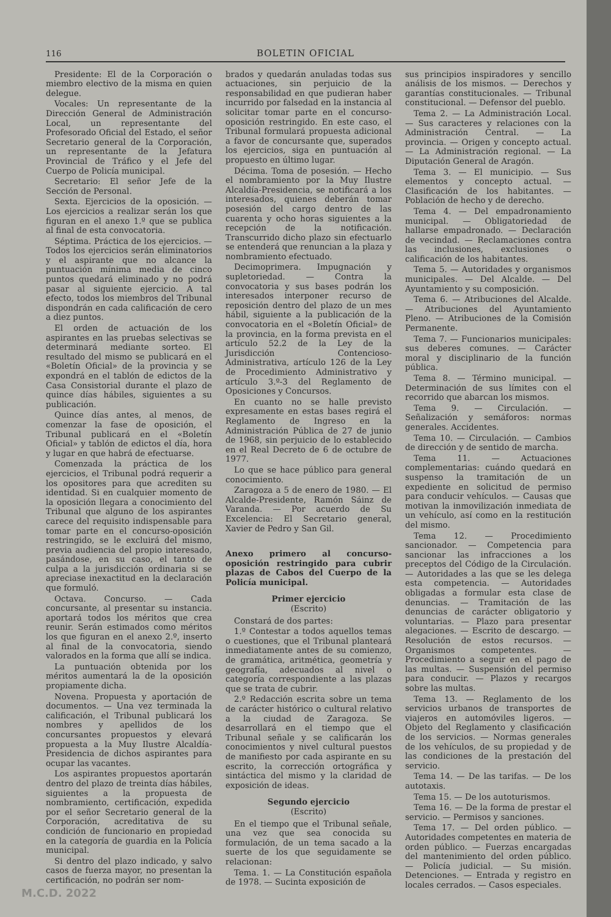116 BOLETIN OFICIAL
Presidente: El de la Corporación o miembro electivo de la misma en quien delegue.
Vocales: Un representante de la Dirección General de Administración Local, un representante del Profesorado Oficial del Estado, el señor Secretario general de la Corporación, un representante de la Jefatura Provincial de Tráfico y el Jefe del Cuerpo de Policía municipal.
Secretario: El señor Jefe de la Sección de Personal.
Sexta. Ejercicios de la oposición. — Los ejercicios a realizar serán los que figuran en el anexo 1.º que se publica al final de esta convocatoria.
Séptima. Práctica de los ejercicios. — Todos los ejercicios serán eliminatorios y el aspirante que no alcance la puntuación mínima media de cinco puntos quedará eliminado y no podrá pasar al siguiente ejercicio. A tal efecto, todos los miembros del Tribunal dispondrán en cada calificación de cero a diez puntos.
El orden de actuación de los aspirantes en las pruebas selectivas se determinará mediante sorteo. El resultado del mismo se publicará en el «Boletín Oficial» de la provincia y se expondrá en el tablón de edictos de la Casa Consistorial durante el plazo de quince días hábiles, siguientes a su publicación.
Quince días antes, al menos, de comenzar la fase de oposición, el Tribunal publicará en el «Boletín Oficial» y tablón de edictos el día, hora y lugar en que habrá de efectuarse.
Comenzada la práctica de los ejercicios, el Tribunal podrá requerir a los opositores para que acrediten su identidad. Si en cualquier momento de la oposición llegara a conocimiento del Tribunal que alguno de los aspirantes carece del requisito indispensable para tomar parte en el concurso-oposición restringido, se le excluirá del mismo, previa audiencia del propio interesado, pasándose, en su caso, el tanto de culpa a la jurisdicción ordinaria si se apreciase inexactitud en la declaración que formuló.
Octava. Concurso. — Cada concursante, al presentar su instancia. aportará todos los méritos que crea reunir. Serán estimados como méritos los que figuran en el anexo 2.º, inserto al final de la convocatoria, siendo valorados en la forma que allí se indica.
La puntuación obtenida por los méritos aumentará la de la oposición propiamente dicha.
Novena. Propuesta y aportación de documentos. — Una vez terminada la calificación, el Tribunal publicará los nombres y apellidos de los concursantes propuestos y elevará propuesta a la Muy Ilustre Alcaldía-Presidencia de dichos aspirantes para ocupar las vacantes.
Los aspirantes propuestos aportarán dentro del plazo de treinta días hábiles, siguientes a la propuesta de nombramiento, certificación, expedida por el señor Secretario general de la Corporación, acreditativa de su condición de funcionario en propiedad en la categoría de guardia en la Policía municipal.
Si dentro del plazo indicado, y salvo casos de fuerza mayor, no presentan la certificación, no podrán ser nom-
brados y quedarán anuladas todas sus actuaciones, sin perjuicio de la responsabilidad en que pudieran haber incurrido por falsedad en la instancia al solicitar tomar parte en el concurso-oposición restringido. En este caso, el Tribunal formulará propuesta adicional a favor de concursante que, superados los ejercicios, siga en puntuación al propuesto en último lugar.
Décima. Toma de posesión. — Hecho el nombramiento por la Muy Ilustre Alcaldía-Presidencia, se notificará a los interesados, quienes deberán tomar posesión del cargo dentro de las cuarenta y ocho horas siguientes a la recepción de la notificación. Transcurrido dicho plazo sin efectuarlo se entenderá que renuncian a la plaza y nombramiento efectuado.
Decimoprimera. Impugnación y supletoriedad. — Contra la convocatoria y sus bases podrán los interesados interponer recurso de reposición dentro del plazo de un mes hábil, siguiente a la publicación de la convocatoria en el «Boletín Oficial» de la provincia, en la forma prevista en el artículo 52.2 de la Ley de la Jurisdicción Contencioso-Administrativa, artículo 126 de la Ley de Procedimiento Administrativo y artículo 3.º-3 del Reglamento de Oposiciones y Concursos.
En cuanto no se halle previsto expresamente en estas bases regirá el Reglamento de Ingreso en la Administración Pública de 27 de junio de 1968, sin perjuicio de lo establecido en el Real Decreto de 6 de octubre de 1977.
Lo que se hace público para general conocimiento.
Zaragoza a 5 de enero de 1980. — El Alcalde-Presidente, Ramón Sáinz de Varanda. — Por acuerdo de Su Excelencia: El Secretario general, Xavier de Pedro y San Gil.
Anexo primero al concurso-oposición restringido para cubrir plazas de Cabos del Cuerpo de la Policía municipal.
Primer ejercicio
(Escrito)
Constará de dos partes:
1.º Contestar a todos aquellos temas o cuestiones, que el Tribunal planteará inmediatamente antes de su comienzo, de gramática, aritmética, geometría y geografía, adecuados al nivel o categoría correspondiente a las plazas que se trata de cubrir.
2.º Redacción escrita sobre un tema de carácter histórico o cultural relativo a la ciudad de Zaragoza. Se desarrollará en el tiempo que el Tribunal señale y se calificarán los conocimientos y nivel cultural puestos de manifiesto por cada aspirante en su escrito, la corrección ortográfica y sintáctica del mismo y la claridad de exposición de ideas.
Segundo ejercicio
(Escrito)
En el tiempo que el Tribunal señale, una vez que sea conocida su formulación, de un tema sacado a la suerte de los que seguidamente se relacionan:
Tema. 1. — La Constitución española de 1978. — Sucinta exposición de
sus principios inspiradores y sencillo análisis de los mismos. — Derechos y garantías constitucionales. — Tribunal constitucional. — Defensor del pueblo.
Tema 2. — La Administración Local. — Sus caracteres y relaciones con la Administración Central. — La provincia. — Origen y concepto actual. — La Administración regional. — La Diputación General de Aragón.
Tema 3. — El municipio. — Sus elementos y concepto actual. — Clasificación de los habitantes. — Población de hecho y de derecho.
Tema 4. — Del empadronamiento municipal. — Obligatoriedad de hallarse empadronado. — Declaración de vecindad. — Reclamaciones contra las inclusiones, exclusiones o calificación de los habitantes.
Tema 5. — Autoridades y organismos municipales. — Del Alcalde. — Del Ayuntamiento y su composición.
Tema 6. — Atribuciones del Alcalde. — Atribuciones del Ayuntamiento Pleno. — Atribuciones de la Comisión Permanente.
Tema 7. — Funcionarios municipales: sus deberes comunes. — Carácter moral y disciplinario de la función pública.
Tema 8. — Término municipal. — Determinación de sus límites con el recorrido que abarcan los mismos.
Tema 9. — Circulación. — Señalización y semáforos: normas generales. Accidentes.
Tema 10. — Circulación. — Cambios de dirección y de sentido de marcha.
Tema 11. — Actuaciones complementarias: cuándo quedará en suspenso la tramitación de un expediente en solicitud de permiso para conducir vehículos. — Causas que motivan la inmovilización inmediata de un vehículo, así como en la restitución del mismo.
Tema 12. — Procedimiento sancionador. — Competencia para sancionar las infracciones a los preceptos del Código de la Circulación. — Autoridades a las que se les delega esta competencia. — Autoridades obligadas a formular esta clase de denuncias. — Tramitación de las denuncias de carácter obligatorio y voluntarias. — Plazo para presentar alegaciones. — Escrito de descargo. — Resolución de estos recursos. — Organismos competentes. — Procedimiento a seguir en el pago de las multas. — Suspensión del permiso para conducir. — Plazos y recargos sobre las multas.
Tema 13. — Reglamento de los servicios urbanos de transportes de viajeros en automóviles ligeros. — Objeto del Reglamento y clasificación de los servicios. — Normas generales de los vehículos, de su propiedad y de las condiciones de la prestación del servicio.
Tema 14. — De las tarifas. — De los autotaxis.
Tema 15. — De los autoturismos.
Tema 16. — De la forma de prestar el servicio. — Permisos y sanciones.
Tema 17. — Del orden público. — Autoridades competentes en materia de orden público. — Fuerzas encargadas del mantenimiento del orden público. — Policía judicial. — Su misión. Detenciones. — Entrada y registro en locales cerrados. — Casos especiales.
M.C.D. 2022